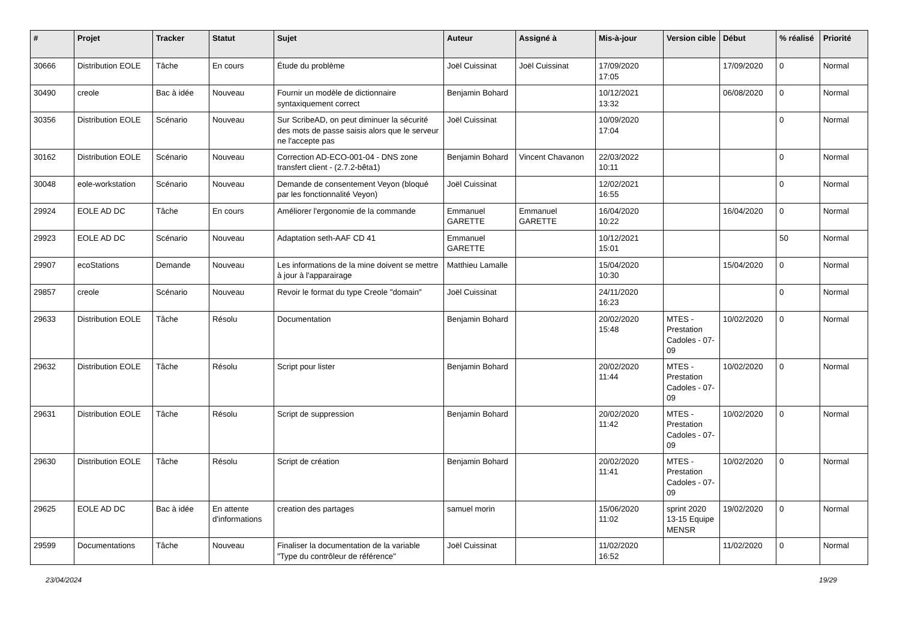| # | Projet | Tracker | Statut | Sujet | Auteur | Assigné à | Mis-à-jour | Version cible | Début | % réalisé | Priorité |
| --- | --- | --- | --- | --- | --- | --- | --- | --- | --- | --- | --- |
| 30666 | Distribution EOLE | Tâche | En cours | Étude du problème | Joël Cuissinat | Joël Cuissinat | 17/09/2020 17:05 | | 17/09/2020 | 0 | Normal |
| 30490 | creole | Bac à idée | Nouveau | Fournir un modèle de dictionnaire syntaxiquement correct | Benjamin Bohard | | 10/12/2021 13:32 | | 06/08/2020 | 0 | Normal |
| 30356 | Distribution EOLE | Scénario | Nouveau | Sur ScribeAD, on peut diminuer la sécurité des mots de passe saisis alors que le serveur ne l'accepte pas | Joël Cuissinat | | 10/09/2020 17:04 | | | 0 | Normal |
| 30162 | Distribution EOLE | Scénario | Nouveau | Correction AD-ECO-001-04 - DNS zone transfert client - (2.7.2-bêta1) | Benjamin Bohard | Vincent Chavanon | 22/03/2022 10:11 | | | 0 | Normal |
| 30048 | eole-workstation | Scénario | Nouveau | Demande de consentement Veyon (bloqué par les fonctionnalité Veyon) | Joël Cuissinat | | 12/02/2021 16:55 | | | 0 | Normal |
| 29924 | EOLE AD DC | Tâche | En cours | Améliorer l'ergonomie de la commande | Emmanuel GARETTE | Emmanuel GARETTE | 16/04/2020 10:22 | | 16/04/2020 | 0 | Normal |
| 29923 | EOLE AD DC | Scénario | Nouveau | Adaptation seth-AAF CD 41 | Emmanuel GARETTE | | 10/12/2021 15:01 | | | 50 | Normal |
| 29907 | ecoStations | Demande | Nouveau | Les informations de la mine doivent se mettre à jour à l'apparairage | Matthieu Lamalle | | 15/04/2020 10:30 | | 15/04/2020 | 0 | Normal |
| 29857 | creole | Scénario | Nouveau | Revoir le format du type Creole "domain" | Joël Cuissinat | | 24/11/2020 16:23 | | | 0 | Normal |
| 29633 | Distribution EOLE | Tâche | Résolu | Documentation | Benjamin Bohard | | 20/02/2020 15:48 | MTES - Prestation Cadoles - 07-09 | 10/02/2020 | 0 | Normal |
| 29632 | Distribution EOLE | Tâche | Résolu | Script pour lister | Benjamin Bohard | | 20/02/2020 11:44 | MTES - Prestation Cadoles - 07-09 | 10/02/2020 | 0 | Normal |
| 29631 | Distribution EOLE | Tâche | Résolu | Script de suppression | Benjamin Bohard | | 20/02/2020 11:42 | MTES - Prestation Cadoles - 07-09 | 10/02/2020 | 0 | Normal |
| 29630 | Distribution EOLE | Tâche | Résolu | Script de création | Benjamin Bohard | | 20/02/2020 11:41 | MTES - Prestation Cadoles - 07-09 | 10/02/2020 | 0 | Normal |
| 29625 | EOLE AD DC | Bac à idée | En attente d'informations | creation des partages | samuel morin | | 15/06/2020 11:02 | sprint 2020 13-15 Equipe MENSR | 19/02/2020 | 0 | Normal |
| 29599 | Documentations | Tâche | Nouveau | Finaliser la documentation de la variable "Type du contrôleur de référence" | Joël Cuissinat | | 11/02/2020 16:52 | | 11/02/2020 | 0 | Normal |
23/04/2024 19/29